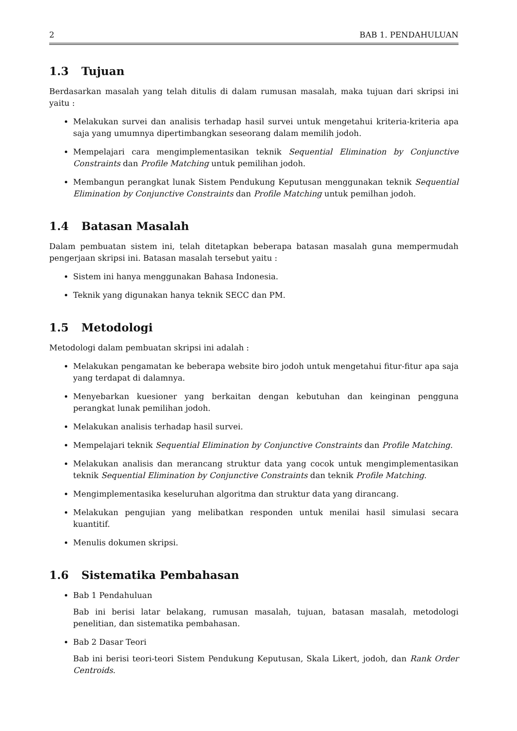2 BAB 1. PENDAHULUAN
1.3 Tujuan
Berdasarkan masalah yang telah ditulis di dalam rumusan masalah, maka tujuan dari skripsi ini yaitu :
Melakukan survei dan analisis terhadap hasil survei untuk mengetahui kriteria-kriteria apa saja yang umumnya dipertimbangkan seseorang dalam memilih jodoh.
Mempelajari cara mengimplementasikan teknik Sequential Elimination by Conjunctive Constraints dan Profile Matching untuk pemilihan jodoh.
Membangun perangkat lunak Sistem Pendukung Keputusan menggunakan teknik Sequential Elimination by Conjunctive Constraints dan Profile Matching untuk pemilhan jodoh.
1.4 Batasan Masalah
Dalam pembuatan sistem ini, telah ditetapkan beberapa batasan masalah guna mempermudah pengerjaan skripsi ini. Batasan masalah tersebut yaitu :
Sistem ini hanya menggunakan Bahasa Indonesia.
Teknik yang digunakan hanya teknik SECC dan PM.
1.5 Metodologi
Metodologi dalam pembuatan skripsi ini adalah :
Melakukan pengamatan ke beberapa website biro jodoh untuk mengetahui fitur-fitur apa saja yang terdapat di dalamnya.
Menyebarkan kuesioner yang berkaitan dengan kebutuhan dan keinginan pengguna perangkat lunak pemilihan jodoh.
Melakukan analisis terhadap hasil survei.
Mempelajari teknik Sequential Elimination by Conjunctive Constraints dan Profile Matching.
Melakukan analisis dan merancang struktur data yang cocok untuk mengimplementasikan teknik Sequential Elimination by Conjunctive Constraints dan teknik Profile Matching.
Mengimplementasika keseluruhan algoritma dan struktur data yang dirancang.
Melakukan pengujian yang melibatkan responden untuk menilai hasil simulasi secara kuantitif.
Menulis dokumen skripsi.
1.6 Sistematika Pembahasan
Bab 1 Pendahuluan
Bab ini berisi latar belakang, rumusan masalah, tujuan, batasan masalah, metodologi penelitian, dan sistematika pembahasan.
Bab 2 Dasar Teori
Bab ini berisi teori-teori Sistem Pendukung Keputusan, Skala Likert, jodoh, dan Rank Order Centroids.